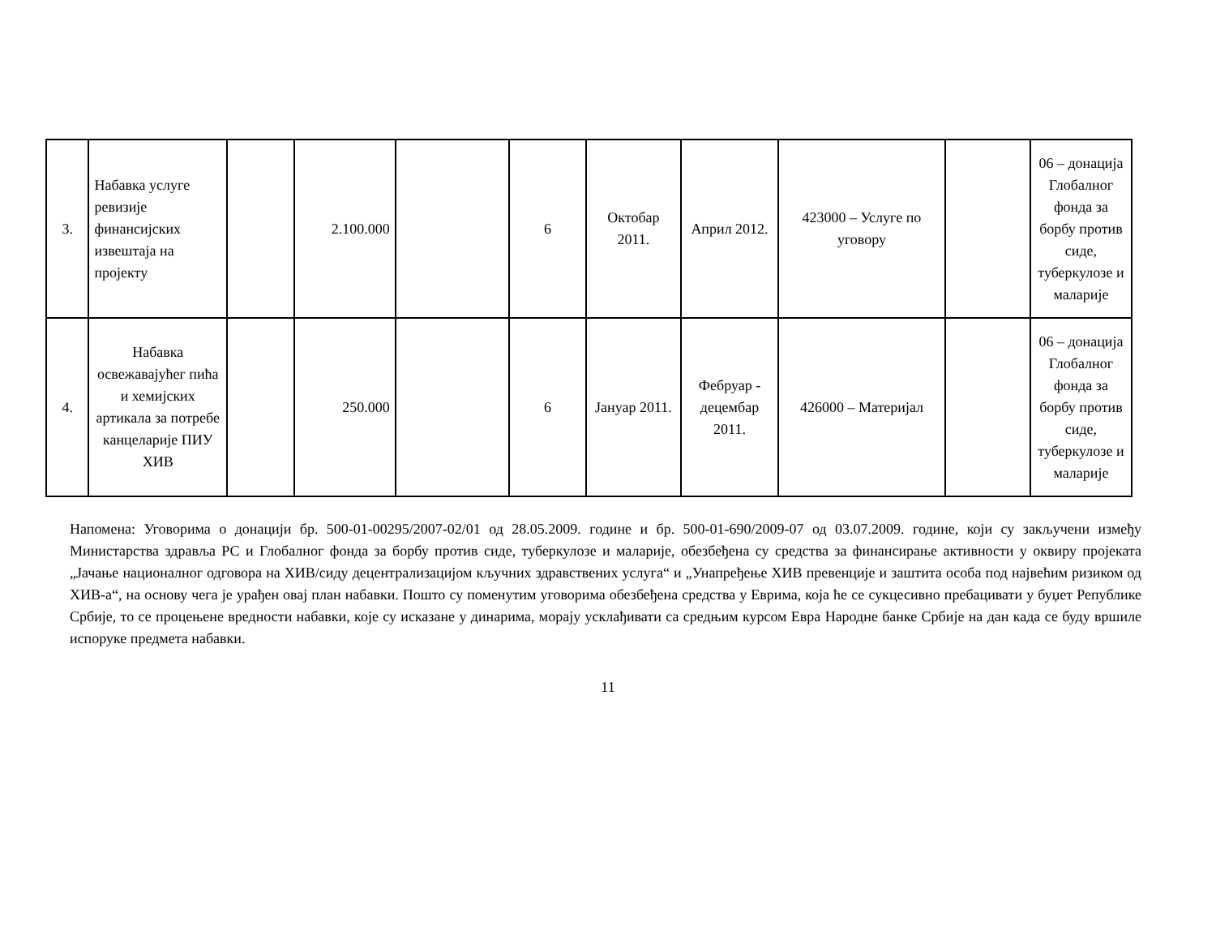| 3. | Набавка услуге ревизије финансијских извештаја на пројекту | | 2.100.000 | | 6 | Октобар 2011. | Април 2012. | 423000 – Услуге по уговору | | 06 – донација Глобалног фонда за борбу против сиде, туберкулозе и маларије |
| 4. | Набавка освежавајућег пића и хемијских артикала за потребе канцеларије ПИУ ХИВ | | 250.000 | | 6 | Јануар 2011. | Фебруар - децембар 2011. | 426000 – Материјал | | 06 – донација Глобалног фонда за борбу против сиде, туберкулозе и маларије |
Напомена: Уговорима о донацији бр. 500-01-00295/2007-02/01 од 28.05.2009. године и бр. 500-01-690/2009-07 од 03.07.2009. године, који су закључени између Министарства здравља РС и Глобалног фонда за борбу против сиде, туберкулозе и маларије, обезбеђена су средства за финансирање активности у оквиру пројеката „Јачање националног одговора на ХИВ/сиду децентрализацијом кључних здравствених услуга“ и „Унапређење ХИВ превенције и заштита особа под највећим ризиком од ХИВ-а“, на основу чега је урађен овај план набавки. Пошто су поменутим уговорима обезбеђена средства у Еврима, која ће се сукцесивно пребацивати у буџет Републике Србије, то се процењене вредности набавки, које су исказане у динарима, морају усклађивати са средњим курсом Евра Народне банке Србије на дан када се буду вршиле испоруке предмета набавки.
11